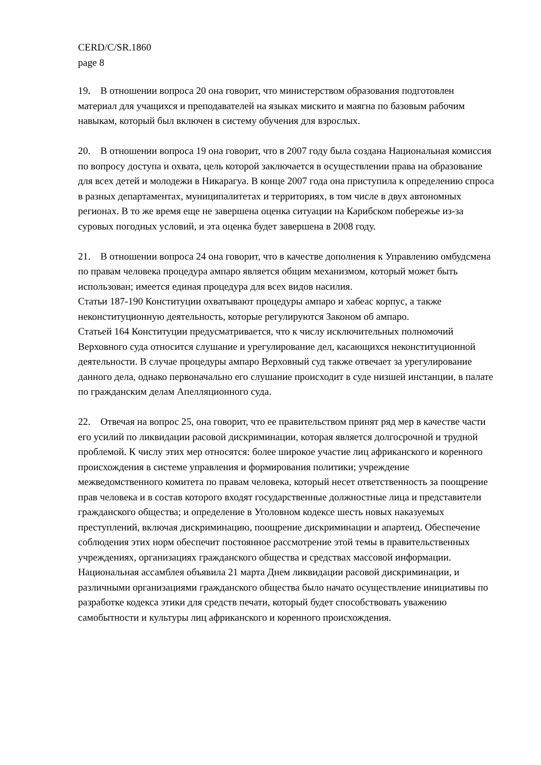CERD/C/SR.1860
page 8
19. В отношении вопроса 20 она говорит, что министерством образования подготовлен материал для учащихся и преподавателей на языках мискито и маягна по базовым рабочим навыкам, который был включен в систему обучения для взрослых.
20. В отношении вопроса 19 она говорит, что в 2007 году была создана Национальная комиссия по вопросу доступа и охвата, цель которой заключается в осуществлении права на образование для всех детей и молодежи в Никарагуа. В конце 2007 года она приступила к определению спроса в разных департаментах, муниципалитетах и территориях, в том числе в двух автономных регионах. В то же время еще не завершена оценка ситуации на Карибском побережье из-за суровых погодных условий, и эта оценка будет завершена в 2008 году.
21. В отношении вопроса 24 она говорит, что в качестве дополнения к Управлению омбудсмена по правам человека процедура ампаро является общим механизмом, который может быть использован; имеется единая процедура для всех видов насилия.
Статьи 187-190 Конституции охватывают процедуры ампаро и хабеас корпус, а также неконституционную деятельность, которые регулируются Законом об ампаро.
Статьей 164 Конституции предусматривается, что к числу исключительных полномочий Верховного суда относится слушание и урегулирование дел, касающихся неконституционной деятельности. В случае процедуры ампаро Верховный суд также отвечает за урегулирование данного дела, однако первоначально его слушание происходит в суде низшей инстанции, в палате по гражданским делам Апелляционного суда.
22. Отвечая на вопрос 25, она говорит, что ее правительством принят ряд мер в качестве части его усилий по ликвидации расовой дискриминации, которая является долгосрочной и трудной проблемой. К числу этих мер относятся: более широкое участие лиц африканского и коренного происхождения в системе управления и формирования политики; учреждение межведомственного комитета по правам человека, который несет ответственность за поощрение прав человека и в состав которого входят государственные должностные лица и представители гражданского общества; и определение в Уголовном кодексе шесть новых наказуемых преступлений, включая дискриминацию, поощрение дискриминации и апартеид. Обеспечение соблюдения этих норм обеспечит постоянное рассмотрение этой темы в правительственных учреждениях, организациях гражданского общества и средствах массовой информации. Национальная ассамблея объявила 21 марта Днем ликвидации расовой дискриминации, и различными организациями гражданского общества было начато осуществление инициативы по разработке кодекса этики для средств печати, который будет способствовать уважению самобытности и культуры лиц африканского и коренного происхождения.